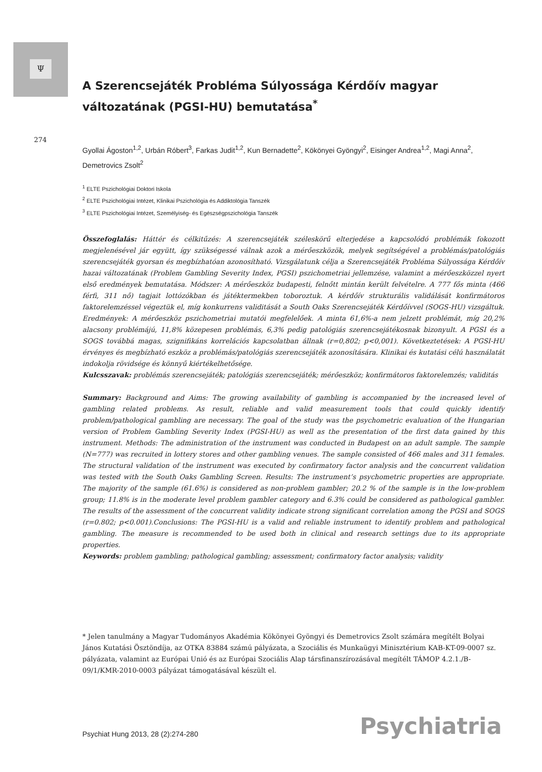Ψ
274
A Szerencsejáték Probléma Súlyossága Kérdőív magyar változatának (PGSI-HU) bemutatása<sup>*</sup>
Gyollai Ágoston<sup>1,2</sup>, Urbán Róbert<sup>3</sup>, Farkas Judit<sup>1,2</sup>, Kun Bernadette<sup>2</sup>, Kökönyei Gyöngyi<sup>2</sup>, Eisinger Andrea<sup>1,2</sup>, Magi Anna<sup>2</sup>, Demetrovics Zsolt<sup>2</sup>
<sup>1</sup> ELTE Pszichológiai Doktori Iskola
<sup>2</sup> ELTE Pszichológiai Intézet, Klinikai Pszichológia és Addiktológia Tanszék
<sup>3</sup> ELTE Pszichológiai Intézet, Személyiség- és Egészségpszichológia Tanszék
Összefoglalás: Háttér és célkitűzés: A szerencsejáték széleskörű elterjedése a kapcsolódó problémák fokozott megjelenésével jár együtt, így szükségessé válnak azok a mérőeszközök, melyek segítségével a problémás/patológiás szerencsejáték gyorsan és megbízhatóan azonosítható. Vizsgálatunk célja a Szerencsejáték Probléma Súlyossága Kérdőív hazai változatának (Problem Gambling Severity Index, PGSI) pszichometriai jellemzése, valamint a mérőeszközzel nyert első eredmények bemutatása. Módszer: A mérőeszköz budapesti, felnőtt mintán került felvételre. A 777 fős minta (466 férfi, 311 nő) tagjait lottózókban és játéktermekben toboroztuk. A kérdőív strukturális validálását konfirmátoros faktorelemzéssel végeztük el, míg konkurrens validitását a South Oaks Szerencsejáték Kérdőívvel (SOGS-HU) vizsgáltuk. Eredmények: A mérőeszköz pszichometriai mutatói megfelelőek. A minta 61,6%-a nem jelzett problémát, míg 20,2% alacsony problémájú, 11,8% közepesen problémás, 6,3% pedig patológiás szerencsejátékosnak bizonyult. A PGSI és a SOGS továbbá magas, szignifikáns korrelációs kapcsolatban állnak (r=0,802; p<0,001). Következtetések: A PGSI-HU érvényes és megbízható eszköz a problémás/patológiás szerencsejáték azonosítására. Klinikai és kutatási célú használatát indokolja rövidsége és könnyű kiértékelhetősége.
Kulcsszavak: problémás szerencsejáték; patológiás szerencsejáték; mérőeszköz; konfirmátoros faktorelemzés; validitás
Summary: Background and Aims: The growing availability of gambling is accompanied by the increased level of gambling related problems. As result, reliable and valid measurement tools that could quickly identify problem/pathological gambling are necessary. The goal of the study was the psychometric evaluation of the Hungarian version of Problem Gambling Severity Index (PGSI-HU) as well as the presentation of the first data gained by this instrument. Methods: The administration of the instrument was conducted in Budapest on an adult sample. The sample (N=777) was recruited in lottery stores and other gambling venues. The sample consisted of 466 males and 311 females. The structural validation of the instrument was executed by confirmatory factor analysis and the concurrent validation was tested with the South Oaks Gambling Screen. Results: The instrument’s psychometric properties are appropriate. The majority of the sample (61.6%) is considered as non-problem gambler; 20.2 % of the sample is in the low-problem group; 11.8% is in the moderate level problem gambler category and 6.3% could be considered as pathological gambler. The results of the assessment of the concurrent validity indicate strong significant correlation among the PGSI and SOGS (r=0.802; p<0.001).Conclusions: The PGSI-HU is a valid and reliable instrument to identify problem and pathological gambling. The measure is recommended to be used both in clinical and research settings due to its appropriate properties.
Keywords: problem gambling; pathological gambling; assessment; confirmatory factor analysis; validity
* Jelen tanulmány a Magyar Tudományos Akadémia Kökönyei Gyöngyi és Demetrovics Zsolt számára megítélt Bolyai János Kutatási Ösztöndíja, az OTKA 83884 számú pályázata, a Szociális és Munkaügyi Minisztérium KAB-KT-09-0007 sz. pályázata, valamint az Európai Unió és az Európai Szociális Alap társfinanszírozásával megítélt TÁMOP 4.2.1./B-09/1/KMR-2010-0003 pályázat támogatásával készült el.
Psychiat Hung 2013, 28 (2):274-280
Psychiatria